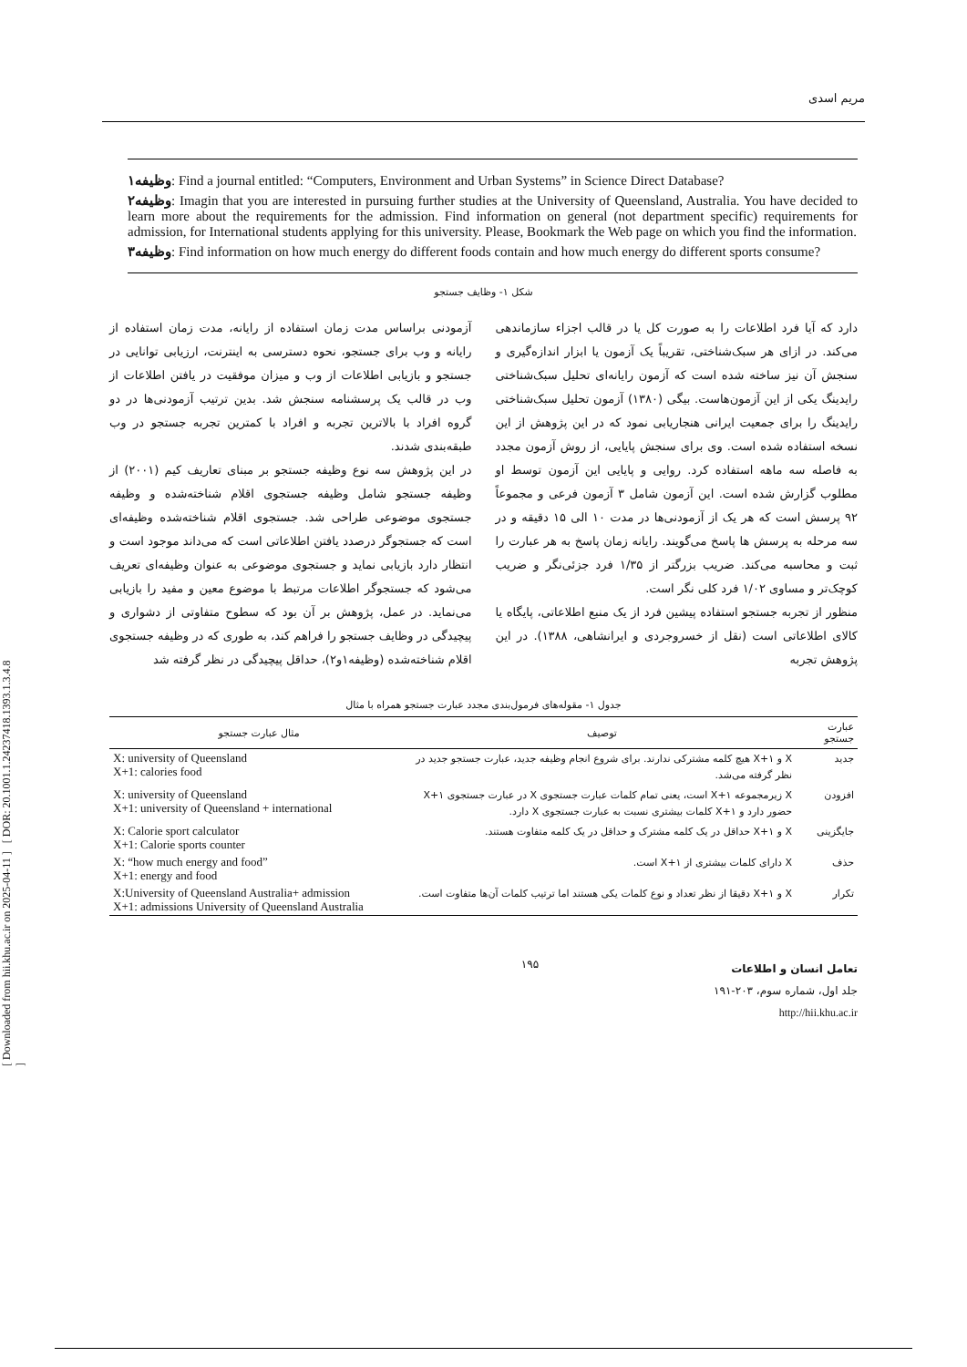[ Downloaded from hii.khu.ac.ir on 2025-04-11 ] [ DOR: 20.1001.1.24237418.1393.1.3.4.8 ]
مریم اسدی
وظیفه۱: Find a journal entitled: “Computers, Environment and Urban Systems” in Science Direct Database?
وظیفه۲: Imagin that you are interested in pursuing further studies at the University of Queensland, Australia. You have decided to learn more about the requirements for the admission. Find information on general (not department specific) requirements for admission, for International students applying for this university. Please, Bookmark the Web page on which you find the information.
وظیفه۳: Find information on how much energy do different foods contain and how much energy do different sports consume?
شکل ۱- وظایف جستجو
دارد که آیا فرد اطلاعات را به صورت کل یا در قالب اجزاء سازماندهی می‌کند. در ازای هر سبک‌شناختی، تقریباً یک آزمون یا ابزار اندازه‌گیری و سنجش آن نیز ساخته شده است که آزمون رایانه‌ای تحلیل سبک‌شناختی رایدینگ یکی از این آزمون‌هاست. بیگی (۱۳۸۰) آزمون تحلیل سبک‌شناختی رایدینگ را برای جمعیت ایرانی هنجاریابی نمود که در این پژوهش از این نسخه استفاده شده است. وی برای سنجش پایایی، از روش آزمون مجدد به فاصله سه ماهه استفاده کرد. روایی و پایایی این آزمون توسط او مطلوب گزارش شده است. این آزمون شامل ۳ آزمون فرعی و مجموعاً ۹۲ پرسش است که هر یک از آزمودنی‌ها در مدت ۱۰ الی ۱۵ دقیقه و در سه مرحله به پرسش ها پاسخ می‌گویند. رایانه زمان پاسخ به هر عبارت را ثبت و محاسبه می‌کند. ضریب بزرگتر از ۱/۳۵ فرد جزئی‌نگر و ضریب کوچک‌تر و مساوی ۱/۰۲ فرد کلی نگر است.
منظور از تجربه جستجو استفاده پیشین فرد از یک منبع اطلاعاتی، پایگاه یا کالای اطلاعاتی است (نقل از خسروجردی و ایرانشاهی، ۱۳۸۸). در این پژوهش تجربه
آزمودنی براساس مدت زمان استفاده از رایانه، مدت زمان استفاده از رایانه و وب برای جستجو، نحوه دسترسی به اینترنت، ارزیابی توانایی در جستجو و بازیابی اطلاعات از وب و میزان موفقیت در یافتن اطلاعات از وب در قالب یک پرسشنامه سنجش شد. بدین ترتیب آزمودنی‌ها در دو گروه افراد با بالاترین تجربه و افراد با کمترین تجربه جستجو در وب طبقه‌بندی شدند.
در این پژوهش سه نوع وظیفه جستجو بر مبنای تعاریف کیم (۲۰۰۱) از وظیفه جستجو شامل وظیفه جستجوی اقلام شناخته‌شده و وظیفه جستجوی موضوعی طراحی شد. جستجوی اقلام شناخته‌شده وظیفه‌ای است که جستجوگر درصدد یافتن اطلاعاتی است که می‌داند موجود است و انتظار دارد بازیابی نماید و جستجوی موضوعی به عنوان وظیفه‌ای تعریف می‌شود که جستجوگر اطلاعات مرتبط با موضوع معین و مفید را بازیابی می‌نماید. در عمل، پژوهش بر آن بود که سطوح متفاوتی از دشواری و پیچیدگی در وظایف جستجو را فراهم کند، به طوری که در وظیفه جستجوی اقلام شناخته‌شده (وظیفه۱و۲)، حداقل پیچیدگی در نظر گرفته شد
جدول ۱- مقوله‌های فرمول‌بندی مجدد عبارت جستجو همراه با مثال
| عبارت جستجو | توصیف | مثال عبارت جستجو |
| --- | --- | --- |
| جدید | X و X+۱ هیچ کلمه مشترکی ندارند. برای شروع انجام وظیفه جدید، عبارت جستجو جدید در نظر گرفته می‌شد. | X: university of Queensland X+1: calories food |
| افزودن | X زیرمجموعه X+۱ است، یعنی تمام کلمات عبارت جستجوی X در عبارت جستجوی X+۱ حضور دارد و X+۱ کلمات بیشتری نسبت به عبارت جستجوی X دارد. | X: university of Queensland X+1: university of Queensland + international |
| جایگزینی | X و X+۱ حداقل در یک کلمه مشترک و حداقل در یک کلمه متفاوت هستند. | X: Calorie sport calculator X+1: Calorie sports counter |
| حذف | X دارای کلمات بیشتری از X+۱ است. | X: “how much energy and food” X+1: energy and food |
| تکرار | X و X+۱ دقیقا از نظر تعداد و نوع کلمات یکی هستند اما ترتیب کلمات آن‌ها متفاوت است. | X:University of Queensland Australia+ admission X+1: admissions University of Queensland Australia |
تعامل انسان و اطلاعات
جلد اول، شماره سوم، ۲۰۳-۱۹۱
http://hii.khu.ac.ir
۱۹۵